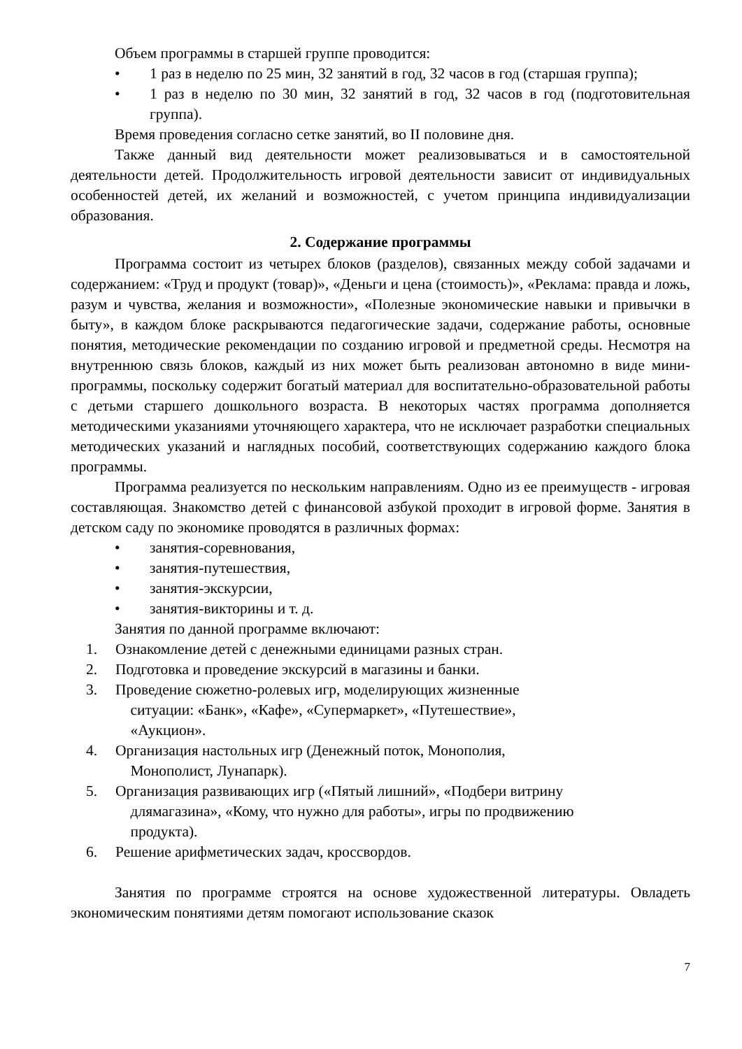Объем программы в старшей группе проводится:
• 1 раз в неделю по 25 мин, 32 занятий в год, 32 часов в год (старшая группа);
• 1 раз в неделю по 30 мин, 32 занятий в год, 32 часов в год (подготовительная группа).
Время проведения согласно сетке занятий, во II половине дня.
Также данный вид деятельности может реализовываться и в самостоятельной деятельности детей. Продолжительность игровой деятельности зависит от индивидуальных особенностей детей, их желаний и возможностей, с учетом принципа индивидуализации образования.
2. Содержание программы
Программа состоит из четырех блоков (разделов), связанных между собой задачами и содержанием: «Труд и продукт (товар)», «Деньги и цена (стоимость)», «Реклама: правда и ложь, разум и чувства, желания и возможности», «Полезные экономические навыки и привычки в быту», в каждом блоке раскрываются педагогические задачи, содержание работы, основные понятия, методические рекомендации по созданию игровой и предметной среды. Несмотря на внутреннюю связь блоков, каждый из них может быть реализован автономно в виде мини-программы, поскольку содержит богатый материал для воспитательно-образовательной работы с детьми старшего дошкольного возраста. В некоторых частях программа дополняется методическими указаниями уточняющего характера, что не исключает разработки специальных методических указаний и наглядных пособий, соответствующих содержанию каждого блока программы.
Программа реализуется по нескольким направлениям. Одно из ее преимуществ - игровая составляющая. Знакомство детей с финансовой азбукой проходит в игровой форме. Занятия в детском саду по экономике проводятся в различных формах:
• занятия-соревнования,
• занятия-путешествия,
• занятия-экскурсии,
• занятия-викторины и т. д.
Занятия по данной программе включают:
1. Ознакомление детей с денежными единицами разных стран.
2. Подготовка и проведение экскурсий в магазины и банки.
3. Проведение сюжетно-ролевых игр, моделирующих жизненные
ситуации: «Банк», «Кафе», «Супермаркет», «Путешествие»,
«Аукцион».
4. Организация настольных игр (Денежный поток, Монополия,
Монополист, Лунапарк).
5. Организация развивающих игр («Пятый лишний», «Подбери витрину
длямагазина», «Кому, что нужно для работы», игры по продвижению
продукта).
6. Решение арифметических задач, кроссвордов.
Занятия по программе строятся на основе художественной литературы. Овладеть экономическим понятиями детям помогают использование сказок
7